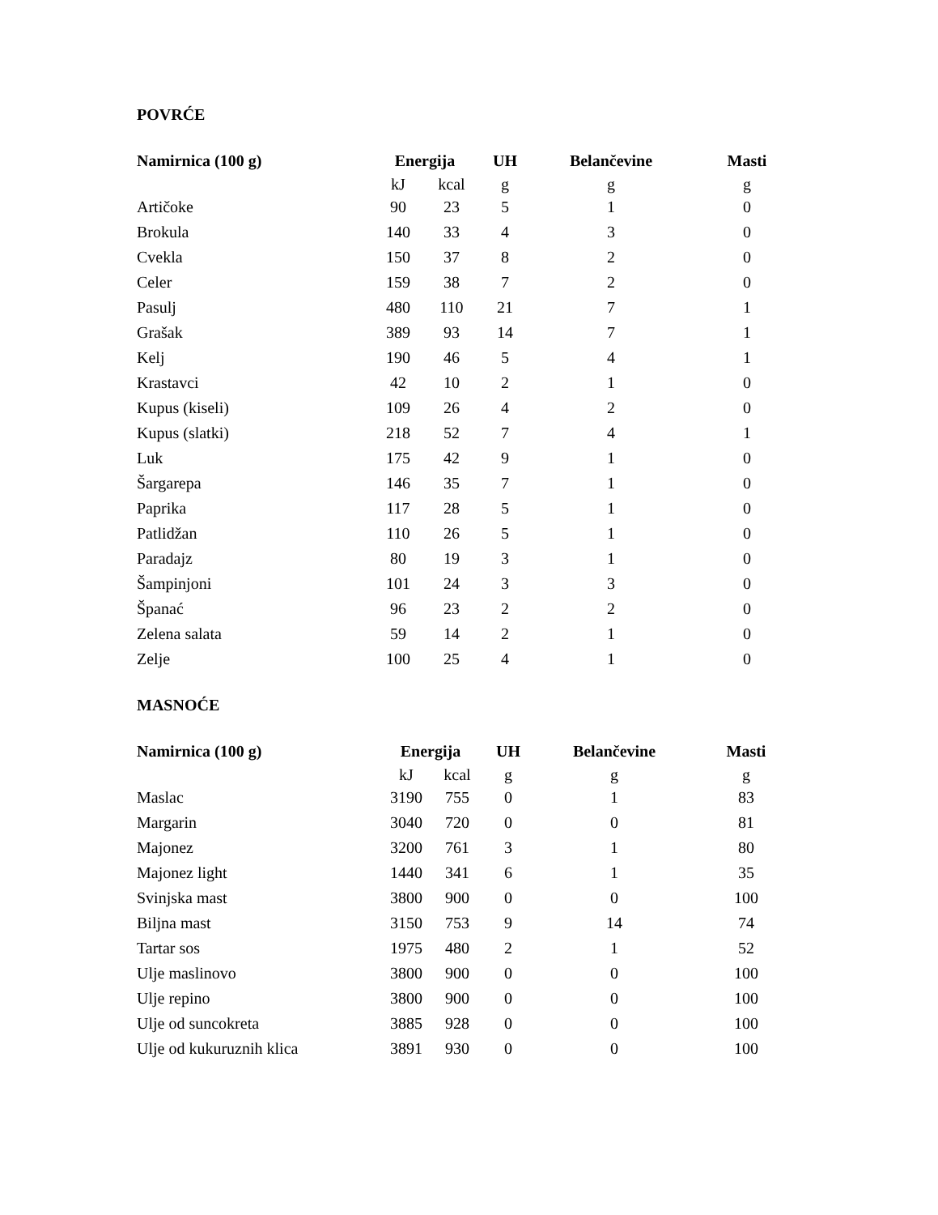POVRĆE
| Namirnica (100 g) | Energija | | UH | Belančevine | Masti |
| --- | --- | --- | --- | --- | --- |
| | kJ | kcal | g | g | g |
| Artičoke | 90 | 23 | 5 | 1 | 0 |
| Brokula | 140 | 33 | 4 | 3 | 0 |
| Cvekla | 150 | 37 | 8 | 2 | 0 |
| Celer | 159 | 38 | 7 | 2 | 0 |
| Pasulj | 480 | 110 | 21 | 7 | 1 |
| Grašak | 389 | 93 | 14 | 7 | 1 |
| Kelj | 190 | 46 | 5 | 4 | 1 |
| Krastavci | 42 | 10 | 2 | 1 | 0 |
| Kupus (kiseli) | 109 | 26 | 4 | 2 | 0 |
| Kupus (slatki) | 218 | 52 | 7 | 4 | 1 |
| Luk | 175 | 42 | 9 | 1 | 0 |
| Šargarepa | 146 | 35 | 7 | 1 | 0 |
| Paprika | 117 | 28 | 5 | 1 | 0 |
| Patlidžan | 110 | 26 | 5 | 1 | 0 |
| Paradajz | 80 | 19 | 3 | 1 | 0 |
| Šampinjoni | 101 | 24 | 3 | 3 | 0 |
| Španać | 96 | 23 | 2 | 2 | 0 |
| Zelena salata | 59 | 14 | 2 | 1 | 0 |
| Zelje | 100 | 25 | 4 | 1 | 0 |
MASNOĆE
| Namirnica (100 g) | Energija | | UH | Belančevine | Masti |
| --- | --- | --- | --- | --- | --- |
| | kJ | kcal | g | g | g |
| Maslac | 3190 | 755 | 0 | 1 | 83 |
| Margarin | 3040 | 720 | 0 | 0 | 81 |
| Majonez | 3200 | 761 | 3 | 1 | 80 |
| Majonez light | 1440 | 341 | 6 | 1 | 35 |
| Svinjska mast | 3800 | 900 | 0 | 0 | 100 |
| Biljna mast | 3150 | 753 | 9 | 14 | 74 |
| Tartar sos | 1975 | 480 | 2 | 1 | 52 |
| Ulje maslinovo | 3800 | 900 | 0 | 0 | 100 |
| Ulje repino | 3800 | 900 | 0 | 0 | 100 |
| Ulje od suncokreta | 3885 | 928 | 0 | 0 | 100 |
| Ulje od kukuruznih klica | 3891 | 930 | 0 | 0 | 100 |